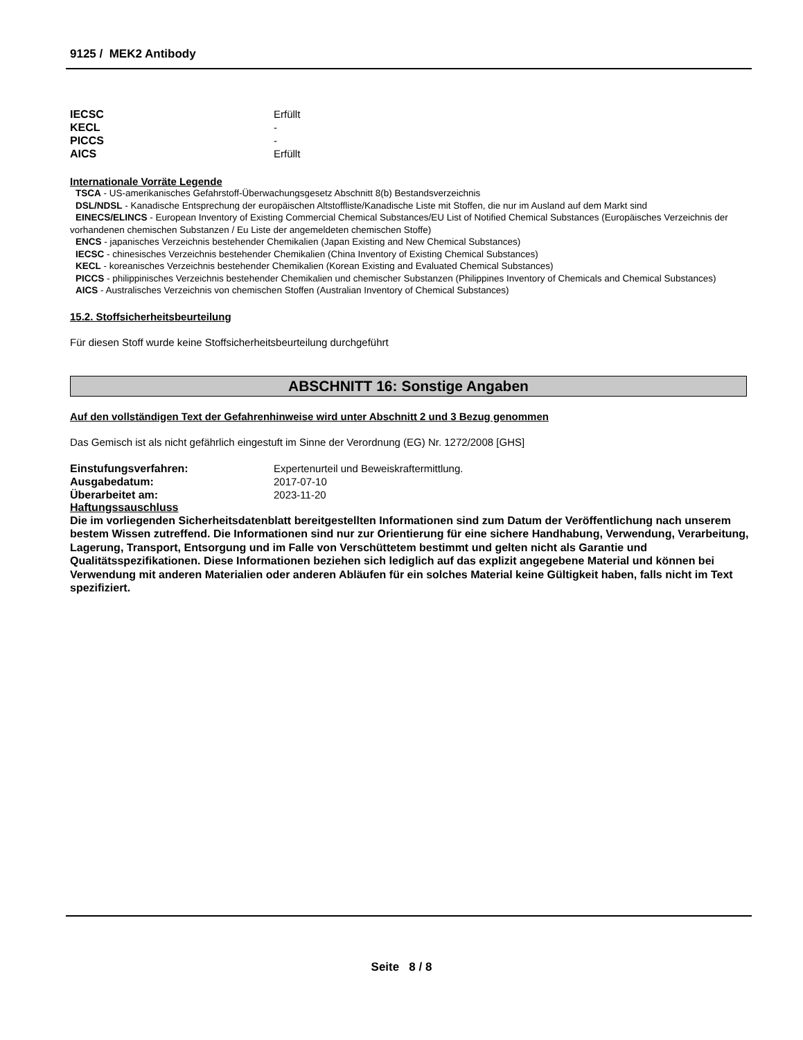9125 / MEK2 Antibody
IECSC Erfüllt
KECL -
PICCS -
AICS Erfüllt
Internationale Vorräte Legende
TSCA - US-amerikanisches Gefahrstoff-Überwachungsgesetz Abschnitt 8(b) Bestandsverzeichnis
DSL/NDSL - Kanadische Entsprechung der europäischen Altstoffliste/Kanadische Liste mit Stoffen, die nur im Ausland auf dem Markt sind
EINECS/ELINCS - European Inventory of Existing Commercial Chemical Substances/EU List of Notified Chemical Substances (Europäisches Verzeichnis der vorhandenen chemischen Substanzen / Eu Liste der angemeldeten chemischen Stoffe)
ENCS - japanisches Verzeichnis bestehender Chemikalien (Japan Existing and New Chemical Substances)
IECSC - chinesisches Verzeichnis bestehender Chemikalien (China Inventory of Existing Chemical Substances)
KECL - koreanisches Verzeichnis bestehender Chemikalien (Korean Existing and Evaluated Chemical Substances)
PICCS - philippinisches Verzeichnis bestehender Chemikalien und chemischer Substanzen (Philippines Inventory of Chemicals and Chemical Substances)
AICS - Australisches Verzeichnis von chemischen Stoffen (Australian Inventory of Chemical Substances)
15.2. Stoffsicherheitsbeurteilung
Für diesen Stoff wurde keine Stoffsicherheitsbeurteilung durchgeführt
ABSCHNITT 16: Sonstige Angaben
Auf den vollständigen Text der Gefahrenhinweise wird unter Abschnitt 2 und 3 Bezug genommen
Das Gemisch ist als nicht gefährlich eingestuft im Sinne der Verordnung (EG) Nr. 1272/2008 [GHS]
Einstufungsverfahren: Expertenurteil und Beweiskraftermittlung.
Ausgabedatum: 2017-07-10
Überarbeitet am: 2023-11-20
Haftungssauschluss
Die im vorliegenden Sicherheitsdatenblatt bereitgestellten Informationen sind zum Datum der Veröffentlichung nach unserem bestem Wissen zutreffend. Die Informationen sind nur zur Orientierung für eine sichere Handhabung, Verwendung, Verarbeitung, Lagerung, Transport, Entsorgung und im Falle von Verschüttetem bestimmt und gelten nicht als Garantie und Qualitätsspezifikationen. Diese Informationen beziehen sich lediglich auf das explizit angegebene Material und können bei Verwendung mit anderen Materialien oder anderen Abläufen für ein solches Material keine Gültigkeit haben, falls nicht im Text spezifiziert.
Seite 8 / 8